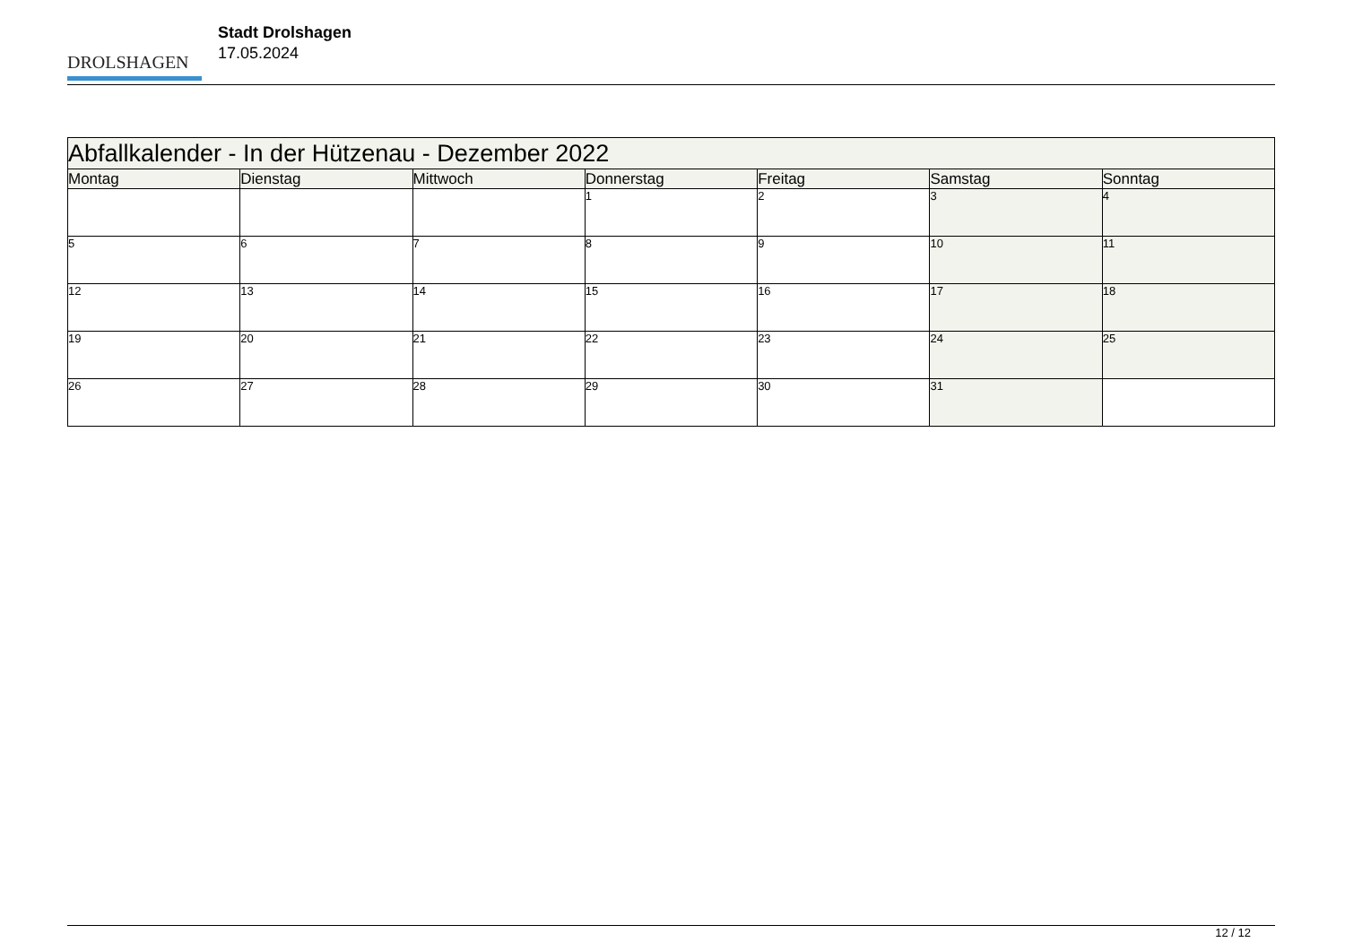DROLSHAGEN
Stadt Drolshagen
17.05.2024
| Abfallkalender - In der Hützenau - Dezember 2022 | | | | | | |
| --- | --- | --- | --- | --- | --- | --- |
| Montag | Dienstag | Mittwoch | Donnerstag | Freitag | Samstag | Sonntag |
| | | | 1 | 2 | 3 | 4 |
| 5 | 6 | 7 | 8 | 9 | 10 | 11 |
| 12 | 13 | 14 | 15 | 16 | 17 | 18 |
| 19 | 20 | 21 | 22 | 23 | 24 | 25 |
| 26 | 27 | 28 | 29 | 30 | 31 | |
12 / 12